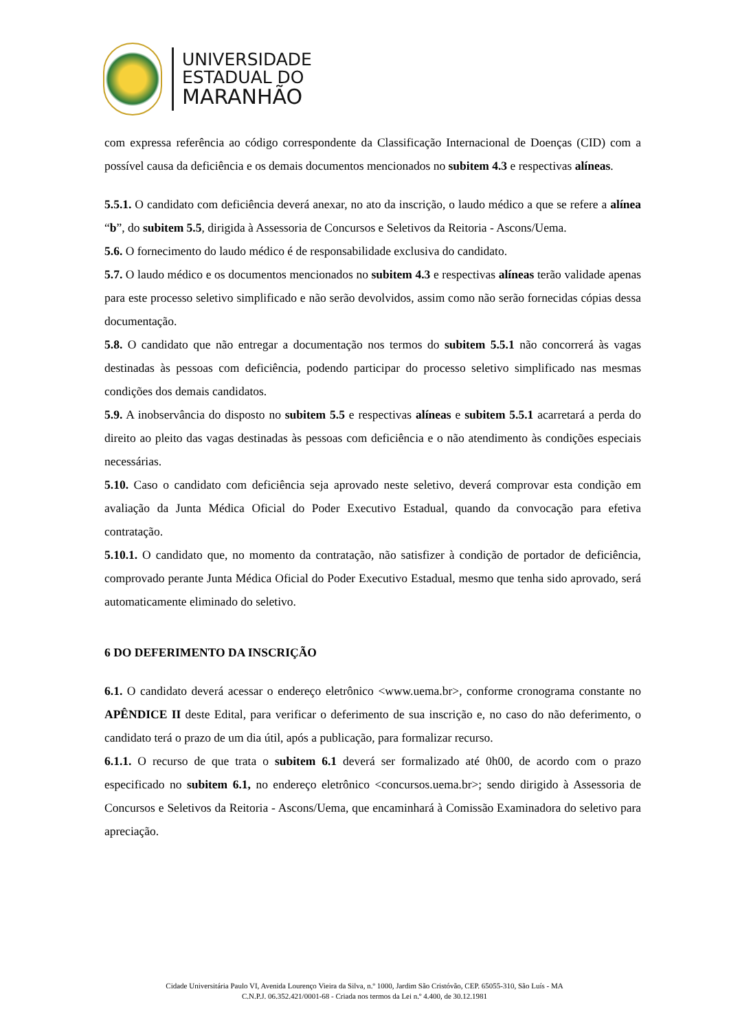UNIVERSIDADE
ESTADUAL DO
MARANHÃO
com expressa referência ao código correspondente da Classificação Internacional de Doenças (CID) com a possível causa da deficiência e os demais documentos mencionados no subitem 4.3 e respectivas alíneas.
5.5.1. O candidato com deficiência deverá anexar, no ato da inscrição, o laudo médico a que se refere a alínea “b”, do subitem 5.5, dirigida à Assessoria de Concursos e Seletivos da Reitoria - Ascons/Uema.
5.6. O fornecimento do laudo médico é de responsabilidade exclusiva do candidato.
5.7. O laudo médico e os documentos mencionados no subitem 4.3 e respectivas alíneas terão validade apenas para este processo seletivo simplificado e não serão devolvidos, assim como não serão fornecidas cópias dessa documentação.
5.8. O candidato que não entregar a documentação nos termos do subitem 5.5.1 não concorrerá às vagas destinadas às pessoas com deficiência, podendo participar do processo seletivo simplificado nas mesmas condições dos demais candidatos.
5.9. A inobservância do disposto no subitem 5.5 e respectivas alíneas e subitem 5.5.1 acarretará a perda do direito ao pleito das vagas destinadas às pessoas com deficiência e o não atendimento às condições especiais necessárias.
5.10. Caso o candidato com deficiência seja aprovado neste seletivo, deverá comprovar esta condição em avaliação da Junta Médica Oficial do Poder Executivo Estadual, quando da convocação para efetiva contratação.
5.10.1. O candidato que, no momento da contratação, não satisfizer à condição de portador de deficiência, comprovado perante Junta Médica Oficial do Poder Executivo Estadual, mesmo que tenha sido aprovado, será automaticamente eliminado do seletivo.
6 DO DEFERIMENTO DA INSCRIÇÃO
6.1. O candidato deverá acessar o endereço eletrônico <www.uema.br>, conforme cronograma constante no APÊNDICE II deste Edital, para verificar o deferimento de sua inscrição e, no caso do não deferimento, o candidato terá o prazo de um dia útil, após a publicação, para formalizar recurso.
6.1.1. O recurso de que trata o subitem 6.1 deverá ser formalizado até 0h00, de acordo com o prazo especificado no subitem 6.1, no endereço eletrônico <concursos.uema.br>; sendo dirigido à Assessoria de Concursos e Seletivos da Reitoria - Ascons/Uema, que encaminhará à Comissão Examinadora do seletivo para apreciação.
Cidade Universitária Paulo VI, Avenida Lourenço Vieira da Silva, n.º 1000, Jardim São Cristóvão, CEP. 65055-310, São Luís - MA
C.N.P.J. 06.352.421/0001-68 - Criada nos termos da Lei n.º 4.400, de 30.12.1981